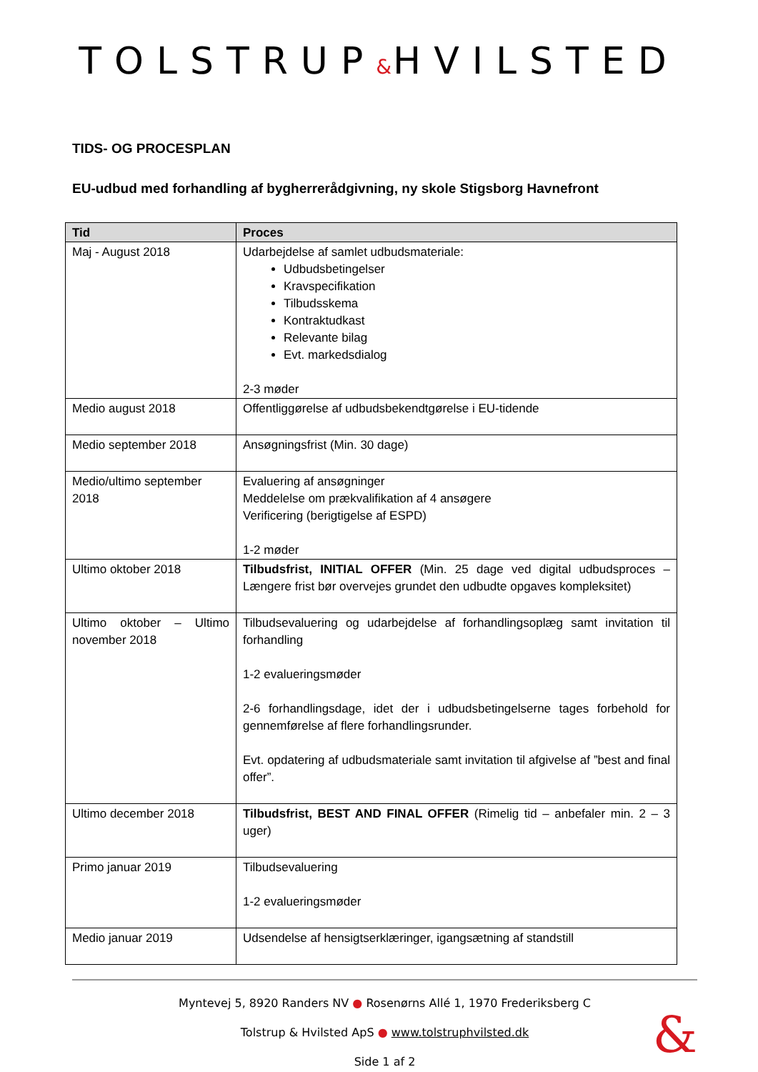TOLSTRUP&HVILSTED
TIDS- OG PROCESPLAN
EU-udbud med forhandling af bygherrerådgivning, ny skole Stigsborg Havnefront
| Tid | Proces |
| --- | --- |
| Maj - August 2018 | Udarbejdelse af samlet udbudsmateriale: Udbudsbetingelser Kravspecifikation Tilbudsskema Kontraktudkast Relevante bilag Evt. markedsdialog 2-3 møder |
| Medio august 2018 | Offentliggørelse af udbudsbekendtgørelse i EU-tidende |
| Medio september 2018 | Ansøgningsfrist (Min. 30 dage) |
| Medio/ultimo september 2018 | Evaluering af ansøgninger Meddelelse om prækvalifikation af 4 ansøgere Verificering (berigtigelse af ESPD) 1-2 møder |
| Ultimo oktober 2018 | Tilbudsfrist, INITIAL OFFER (Min. 25 dage ved digital udbudsproces – Længere frist bør overvejes grundet den udbudte opgaves kompleksitet) |
| Ultimo oktober – Ultimo november 2018 | Tilbudsevaluering og udarbejdelse af forhandlingsoplæg samt invitation til forhandling 1-2 evalueringsmøder 2-6 forhandlingsdage, idet der i udbudsbetingelserne tages forbehold for gennemførelse af flere forhandlingsrunder. Evt. opdatering af udbudsmateriale samt invitation til afgivelse af ”best and final offer”. |
| Ultimo december 2018 | Tilbudsfrist, BEST AND FINAL OFFER (Rimelig tid – anbefaler min. 2 – 3 uger) |
| Primo januar 2019 | Tilbudsevaluering 1-2 evalueringsmøder |
| Medio januar 2019 | Udsendelse af hensigtserklæringer, igangsætning af standstill |
Myntevej 5, 8920 Randers NV ● Rosenørns Allé 1, 1970 Frederiksberg C
Tolstrup & Hvilsted ApS ● www.tolstruphvilsted.dk
Side 1 af 2
&